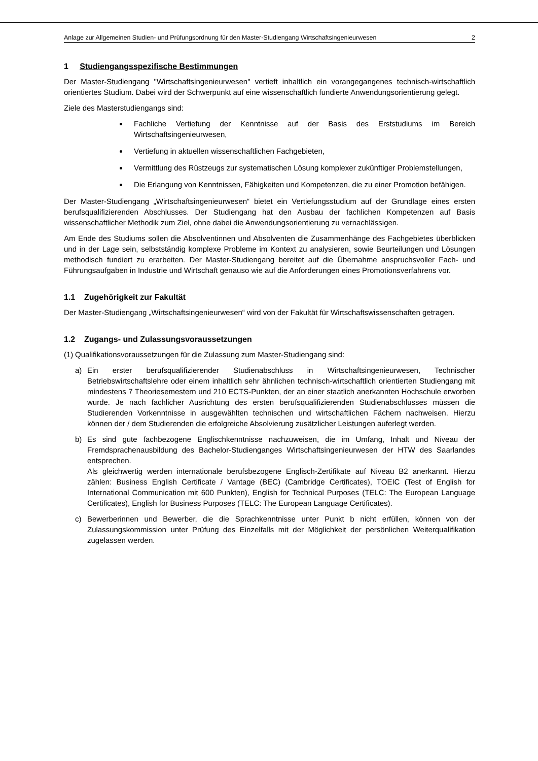Anlage zur Allgemeinen Studien- und Prüfungsordnung für den Master-Studiengang Wirtschaftsingenieurwesen 2
1 Studiengangsspezifische Bestimmungen
Der Master-Studiengang "Wirtschaftsingenieurwesen" vertieft inhaltlich ein vorangegangenes technisch-wirtschaftlich orientiertes Studium. Dabei wird der Schwerpunkt auf eine wissenschaftlich fundierte Anwendungsorientierung gelegt.
Ziele des Masterstudiengangs sind:
Fachliche Vertiefung der Kenntnisse auf der Basis des Erststudiums im Bereich Wirtschaftsingenieurwesen,
Vertiefung in aktuellen wissenschaftlichen Fachgebieten,
Vermittlung des Rüstzeugs zur systematischen Lösung komplexer zukünftiger Problemstellungen,
Die Erlangung von Kenntnissen, Fähigkeiten und Kompetenzen, die zu einer Promotion befähigen.
Der Master-Studiengang „Wirtschaftsingenieurwesen“ bietet ein Vertiefungsstudium auf der Grundlage eines ersten berufsqualifizierenden Abschlusses. Der Studiengang hat den Ausbau der fachlichen Kompetenzen auf Basis wissenschaftlicher Methodik zum Ziel, ohne dabei die Anwendungsorientierung zu vernachlässigen.
Am Ende des Studiums sollen die Absolventinnen und Absolventen die Zusammenhänge des Fachgebietes überblicken und in der Lage sein, selbstständig komplexe Probleme im Kontext zu analysieren, sowie Beurteilungen und Lösungen methodisch fundiert zu erarbeiten. Der Master-Studiengang bereitet auf die Übernahme anspruchsvoller Fach- und Führungsaufgaben in Industrie und Wirtschaft genauso wie auf die Anforderungen eines Promotionsverfahrens vor.
1.1 Zugehörigkeit zur Fakultät
Der Master-Studiengang „Wirtschaftsingenieurwesen“ wird von der Fakultät für Wirtschaftswissenschaften getragen.
1.2 Zugangs- und Zulassungsvoraussetzungen
(1) Qualifikationsvoraussetzungen für die Zulassung zum Master-Studiengang sind:
a) Ein erster berufsqualifizierender Studienabschluss in Wirtschaftsingenieurwesen, Technischer Betriebswirtschaftslehre oder einem inhaltlich sehr ähnlichen technisch-wirtschaftlich orientierten Studiengang mit mindestens 7 Theoriesemestern und 210 ECTS-Punkten, der an einer staatlich anerkannten Hochschule erworben wurde. Je nach fachlicher Ausrichtung des ersten berufsqualifizierenden Studienabschlusses müssen die Studierenden Vorkenntnisse in ausgewählten technischen und wirtschaftlichen Fächern nachweisen. Hierzu können der / dem Studierenden die erfolgreiche Absolvierung zusätzlicher Leistungen auferlegt werden.
b) Es sind gute fachbezogene Englischkenntnisse nachzuweisen, die im Umfang, Inhalt und Niveau der Fremdsprachenausbildung des Bachelor-Studienganges Wirtschaftsingenieurwesen der HTW des Saarlandes entsprechen.
Als gleichwertig werden internationale berufsbezogene Englisch-Zertifikate auf Niveau B2 anerkannt. Hierzu zählen: Business English Certificate / Vantage (BEC) (Cambridge Certificates), TOEIC (Test of English for International Communication mit 600 Punkten), English for Technical Purposes (TELC: The European Language Certificates), English for Business Purposes (TELC: The European Language Certificates).
c) Bewerberinnen und Bewerber, die die Sprachkenntnisse unter Punkt b nicht erfüllen, können von der Zulassungskommission unter Prüfung des Einzelfalls mit der Möglichkeit der persönlichen Weiterqualifikation zugelassen werden.